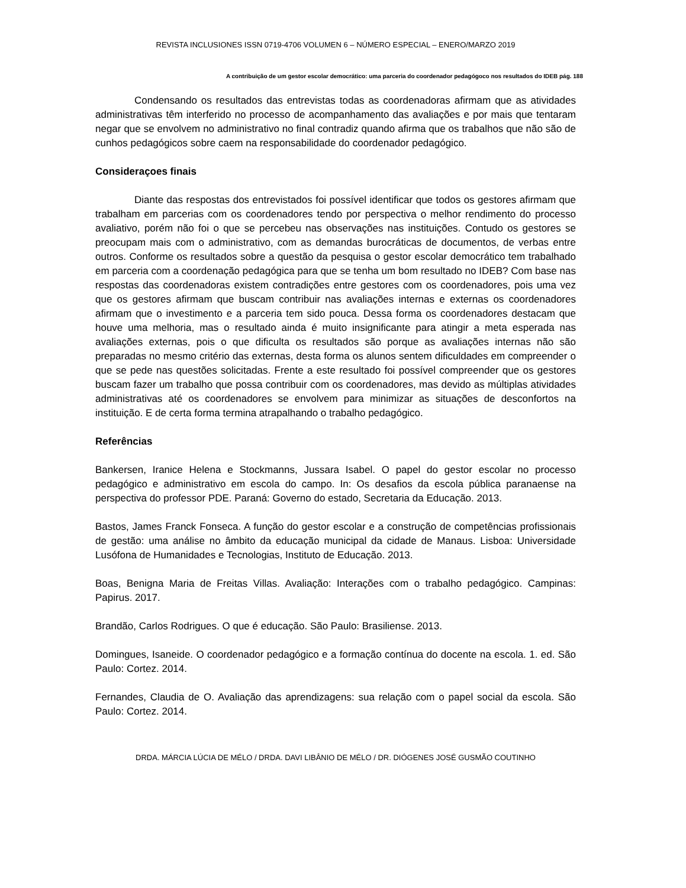REVISTA INCLUSIONES ISSN 0719-4706 VOLUMEN 6 – NÚMERO ESPECIAL – ENERO/MARZO 2019
A contribuição de um gestor escolar democrático: uma parceria do coordenador pedagógoco nos resultados do IDEB pág. 188
Condensando os resultados das entrevistas todas as coordenadoras afirmam que as atividades administrativas têm interferido no processo de acompanhamento das avaliações e por mais que tentaram negar que se envolvem no administrativo no final contradiz quando afirma que os trabalhos que não são de cunhos pedagógicos sobre caem na responsabilidade do coordenador pedagógico.
Consideraçoes finais
Diante das respostas dos entrevistados foi possível identificar que todos os gestores afirmam que trabalham em parcerias com os coordenadores tendo por perspectiva o melhor rendimento do processo avaliativo, porém não foi o que se percebeu nas observações nas instituições. Contudo os gestores se preocupam mais com o administrativo, com as demandas burocráticas de documentos, de verbas entre outros. Conforme os resultados sobre a questão da pesquisa o gestor escolar democrático tem trabalhado em parceria com a coordenação pedagógica para que se tenha um bom resultado no IDEB? Com base nas respostas das coordenadoras existem contradições entre gestores com os coordenadores, pois uma vez que os gestores afirmam que buscam contribuir nas avaliações internas e externas os coordenadores afirmam que o investimento e a parceria tem sido pouca. Dessa forma os coordenadores destacam que houve uma melhoria, mas o resultado ainda é muito insignificante para atingir a meta esperada nas avaliações externas, pois o que dificulta os resultados são porque as avaliações internas não são preparadas no mesmo critério das externas, desta forma os alunos sentem dificuldades em compreender o que se pede nas questões solicitadas. Frente a este resultado foi possível compreender que os gestores buscam fazer um trabalho que possa contribuir com os coordenadores, mas devido as múltiplas atividades administrativas até os coordenadores se envolvem para minimizar as situações de desconfortos na instituição. E de certa forma termina atrapalhando o trabalho pedagógico.
Referências
Bankersen, Iranice Helena e Stockmanns, Jussara Isabel. O papel do gestor escolar no processo pedagógico e administrativo em escola do campo. In: Os desafios da escola pública paranaense na perspectiva do professor PDE. Paraná: Governo do estado, Secretaria da Educação. 2013.
Bastos, James Franck Fonseca. A função do gestor escolar e a construção de competências profissionais de gestão: uma análise no âmbito da educação municipal da cidade de Manaus. Lisboa: Universidade Lusófona de Humanidades e Tecnologias, Instituto de Educação. 2013.
Boas, Benigna Maria de Freitas Villas. Avaliação: Interações com o trabalho pedagógico. Campinas: Papirus. 2017.
Brandão, Carlos Rodrigues. O que é educação. São Paulo: Brasiliense. 2013.
Domingues, Isaneide. O coordenador pedagógico e a formação contínua do docente na escola. 1. ed. São Paulo: Cortez. 2014.
Fernandes, Claudia de O. Avaliação das aprendizagens: sua relação com o papel social da escola. São Paulo: Cortez. 2014.
DRDA. MÁRCIA LÚCIA DE MÉLO / DRDA. DAVI LIBÂNIO DE MÉLO / DR. DIÓGENES JOSÉ GUSMÃO COUTINHO